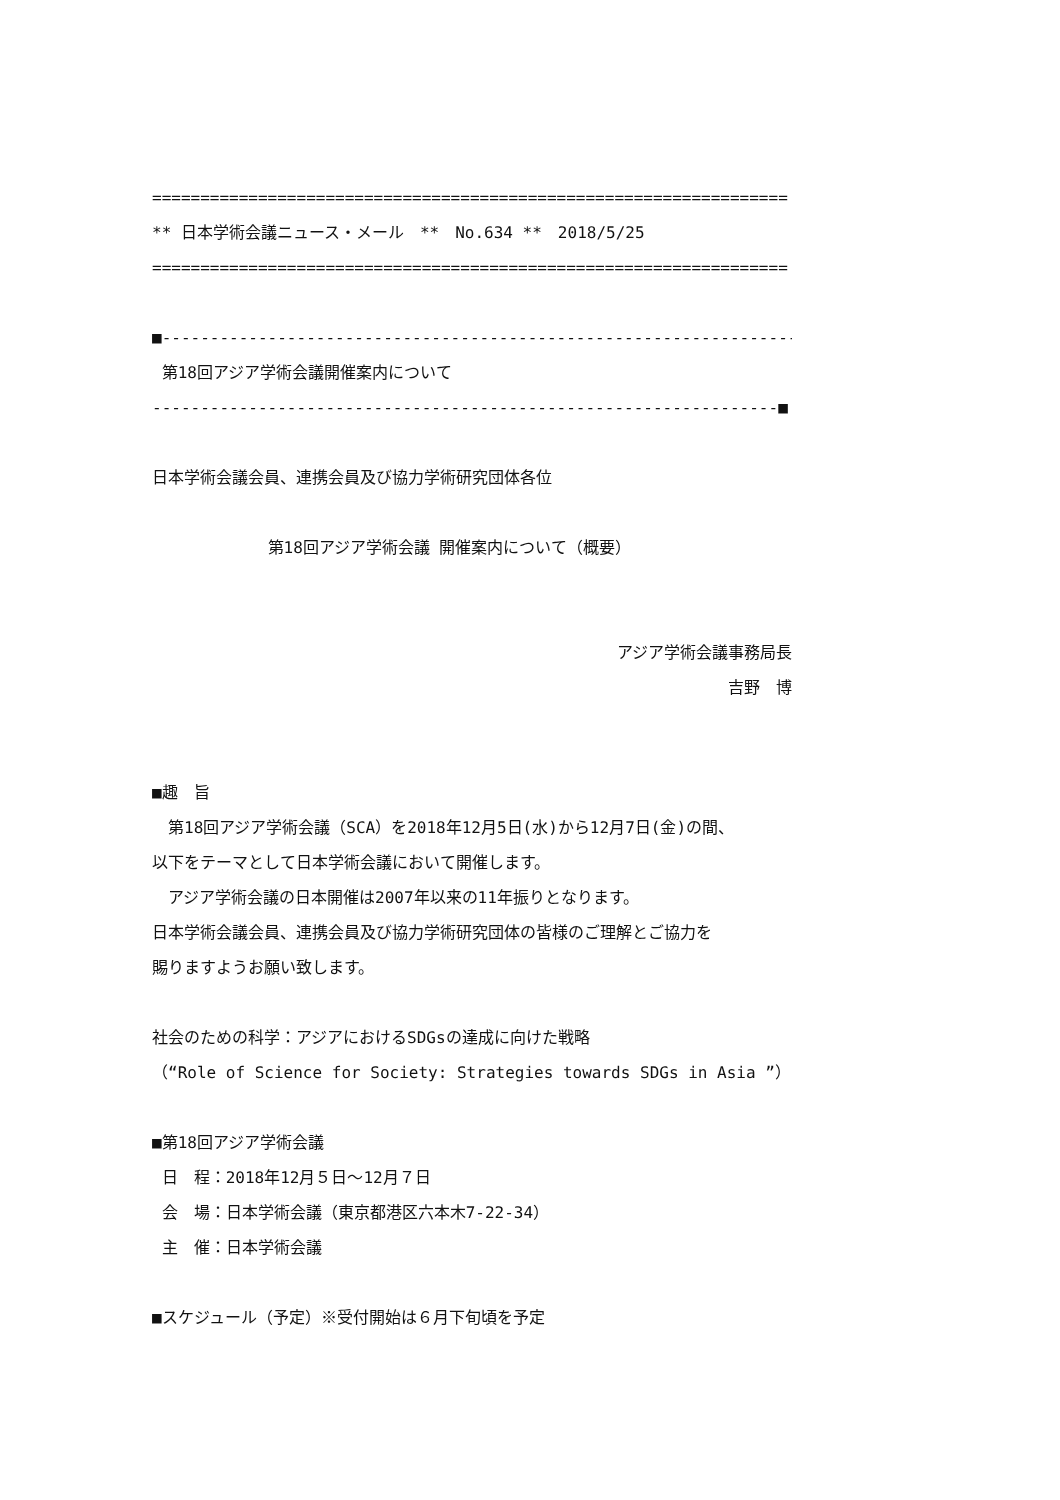==================================================================
** 日本学術会議ニュース・メール　**　No.634 **　2018/5/25
==================================================================
■------------------------------------------------------------------
第18回アジア学術会議開催案内について
-----------------------------------------------------------------■
日本学術会議会員、連携会員及び協力学術研究団体各位
第18回アジア学術会議 開催案内について（概要）
アジア学術会議事務局長
吉野　博
■趣　旨
　第18回アジア学術会議（SCA）を2018年12月5日(水)から12月7日(金)の間、
以下をテーマとして日本学術会議において開催します。
　アジア学術会議の日本開催は2007年以来の11年振りとなります。
日本学術会議会員、連携会員及び協力学術研究団体の皆様のご理解とご協力を
賜りますようお願い致します。
社会のための科学：アジアにおけるSDGsの達成に向けた戦略
（“Role of Science for Society: Strategies towards SDGs in Asia ”）
■第18回アジア学術会議
日　程：2018年12月５日～12月７日
会　場：日本学術会議（東京都港区六本木7-22-34）
主　催：日本学術会議
■スケジュール（予定）※受付開始は６月下旬頃を予定